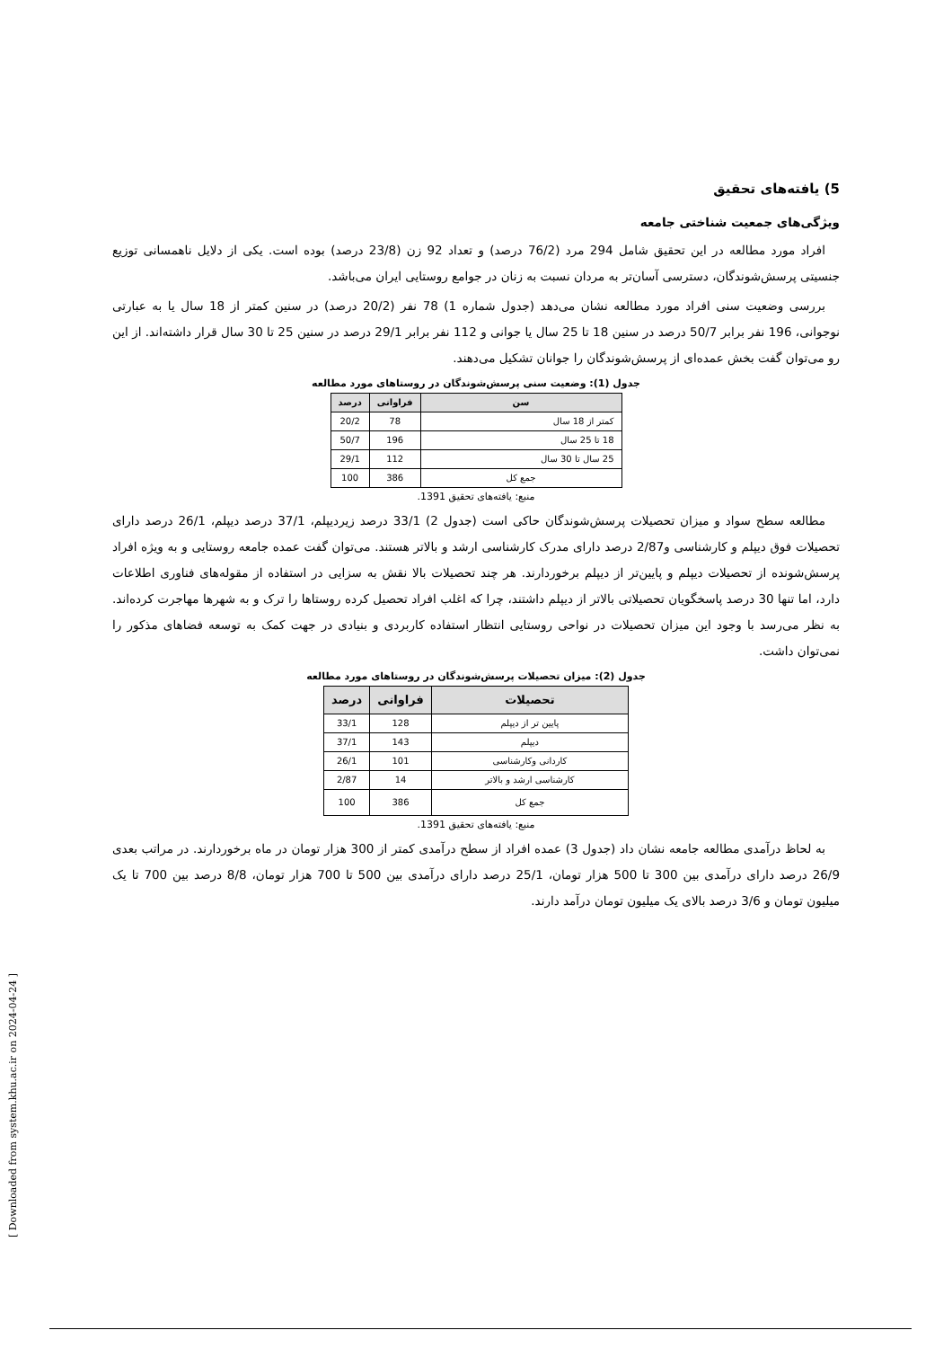[ Downloaded from system.khu.ac.ir on 2024-04-24 ]
5) یافته‌های تحقیق
ویژگی‌های جمعیت شناختی جامعه
افراد مورد مطالعه در این تحقیق شامل 294 مرد (76/2 درصد) و تعداد 92 زن (23/8 درصد) بوده است. یکی از دلایل ناهمسانی توزیع جنسیتی پرسش‌شوندگان، دسترسی آسان‌تر به مردان نسبت به زنان در جوامع روستایی ایران می‌باشد.
بررسی وضعیت سنی افراد مورد مطالعه نشان می‌دهد (جدول شماره 1) 78 نفر (20/2 درصد) در سنین کمتر از 18 سال یا به عبارتی نوجوانی، 196 نفر برابر 50/7 درصد در سنین 18 تا 25 سال یا جوانی و 112 نفر برابر 29/1 درصد در سنین 25 تا 30 سال قرار داشته‌اند. از این رو می‌توان گفت بخش عمده‌ای از پرسش‌شوندگان را جوانان تشکیل می‌دهند.
جدول (1): وضعیت سنی پرسش‌شوندگان در روستاهای مورد مطالعه
| سن | فراوانی | درصد |
| --- | --- | --- |
| کمتر از 18 سال | 78 | 20/2 |
| 18 تا 25 سال | 196 | 50/7 |
| 25 سال تا 30 سال | 112 | 29/1 |
| جمع کل | 386 | 100 |
منبع: یافته‌های تحقیق 1391.
مطالعه سطح سواد و میزان تحصیلات پرسش‌شوندگان حاکی است (جدول 2) 33/1 درصد زیردیپلم، 37/1 درصد دیپلم، 26/1 درصد دارای تحصیلات فوق دیپلم و کارشناسی و2/87 درصد دارای مدرک کارشناسی ارشد و بالاتر هستند. می‌توان گفت عمده جامعه روستایی و به ویژه افراد پرسش‌شونده از تحصیلات دیپلم و پایین‌تر از دیپلم برخوردارند. هر چند تحصیلات بالا نقش به سزایی در استفاده از مقوله‌های فناوری اطلاعات دارد، اما تنها 30 درصد پاسخگویان تحصیلاتی بالاتر از دیپلم داشتند، چرا که اغلب افراد تحصیل کرده روستاها را ترک و به شهرها مهاجرت کرده‌اند. به نظر می‌رسد با وجود این میزان تحصیلات در نواحی روستایی انتظار استفاده کاربردی و بنیادی در جهت کمک به توسعه فضاهای مذکور را نمی‌توان داشت.
جدول (2): میزان تحصیلات پرسش‌شوندگان در روستاهای مورد مطالعه
| تحصیلات | فراوانی | درصد |
| --- | --- | --- |
| پایین تر از دیپلم | 128 | 33/1 |
| دیپلم | 143 | 37/1 |
| کاردانی وکارشناسی | 101 | 26/1 |
| کارشناسی ارشد و بالاتر | 14 | 2/87 |
| جمع کل | 386 | 100 |
منبع: یافته‌های تحقیق 1391.
به لحاظ درآمدی مطالعه جامعه نشان داد (جدول 3) عمده افراد از سطح درآمدی کمتر از 300 هزار تومان در ماه برخوردارند. در مراتب بعدی 26/9 درصد دارای درآمدی بین 300 تا 500 هزار تومان، 25/1 درصد دارای درآمدی بین 500 تا 700 هزار تومان، 8/8 درصد بین 700 تا یک میلیون تومان و 3/6 درصد بالای یک میلیون تومان درآمد دارند.